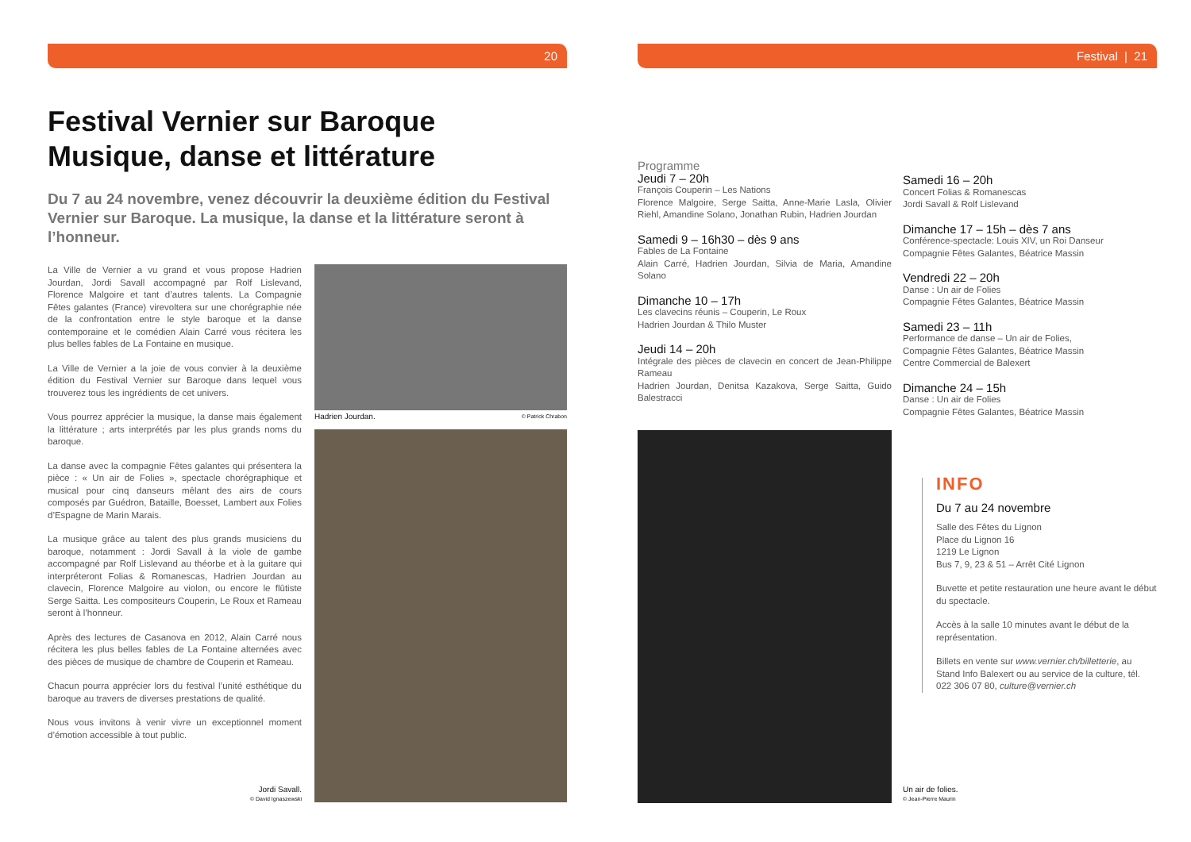20
Festival Vernier sur Baroque
Musique, danse et littérature
Du 7 au 24 novembre, venez découvrir la deuxième édition du Festival Vernier sur Baroque. La musique, la danse et la littérature seront à l’honneur.
La Ville de Vernier a vu grand et vous propose Hadrien Jourdan, Jordi Savall accompagné par Rolf Lislevand, Florence Malgoire et tant d’autres talents. La Compagnie Fêtes galantes (France) virevoltera sur une chorégraphie née de la confrontation entre le style baroque et la danse contemporaine et le comédien Alain Carré vous récitera les plus belles fables de La Fontaine en musique.
La Ville de Vernier a la joie de vous convier à la deuxième édition du Festival Vernier sur Baroque dans lequel vous trouverez tous les ingrédients de cet univers.
Vous pourrez apprécier la musique, la danse mais également la littérature ; arts interprétés par les plus grands noms du baroque.
La danse avec la compagnie Fêtes galantes qui présentera la pièce : « Un air de Folies », spectacle chorégraphique et musical pour cinq danseurs mêlant des airs de cours composés par Guédron, Bataille, Boesset, Lambert aux Folies d’Espagne de Marin Marais.
La musique grâce au talent des plus grands musiciens du baroque, notamment : Jordi Savall à la viole de gambe accompagné par Rolf Lislevand au théorbe et à la guitare qui interpréteront Folias & Romanescas, Hadrien Jourdan au clavecin, Florence Malgoire au violon, ou encore le flûtiste Serge Saitta. Les compositeurs Couperin, Le Roux et Rameau seront à l’honneur.
Après des lectures de Casanova en 2012, Alain Carré nous récitera les plus belles fables de La Fontaine alternées avec des pièces de musique de chambre de Couperin et Rameau.
Chacun pourra apprécier lors du festival l’unité esthétique du baroque au travers de diverses prestations de qualité.
Nous vous invitons à venir vivre un exceptionnel moment d’émotion accessible à tout public.
Jordi Savall.
© David Ignaszewski
Hadrien Jourdan. © Patrick Chrabon
Festival | 21
Programme
Jeudi 7 – 20h
François Couperin – Les Nations
Florence Malgoire, Serge Saitta, Anne-Marie Lasla, Olivier Riehl, Amandine Solano, Jonathan Rubin, Hadrien Jourdan
Samedi 9 – 16h30 – dès 9 ans
Fables de La Fontaine
Alain Carré, Hadrien Jourdan, Silvia de Maria, Amandine Solano
Dimanche 10 – 17h
Les clavecins réunis – Couperin, Le Roux
Hadrien Jourdan & Thilo Muster
Jeudi 14 – 20h
Intégrale des pièces de clavecin en concert de Jean-Philippe Rameau
Hadrien Jourdan, Denitsa Kazakova, Serge Saitta, Guido Balestracci
Samedi 16 – 20h
Concert Folias & Romanescas
Jordi Savall & Rolf Lislevand
Dimanche 17 – 15h – dès 7 ans
Conférence-spectacle: Louis XIV, un Roi Danseur
Compagnie Fêtes Galantes, Béatrice Massin
Vendredi 22 – 20h
Danse : Un air de Folies
Compagnie Fêtes Galantes, Béatrice Massin
Samedi 23 – 11h
Performance de danse – Un air de Folies,
Compagnie Fêtes Galantes, Béatrice Massin
Centre Commercial de Balexert
Dimanche 24 – 15h
Danse : Un air de Folies
Compagnie Fêtes Galantes, Béatrice Massin
INFO
Du 7 au 24 novembre
Salle des Fêtes du Lignon
Place du Lignon 16
1219 Le Lignon
Bus 7, 9, 23 & 51 – Arrêt Cité Lignon
Buvette et petite restauration une heure avant le début du spectacle.
Accès à la salle 10 minutes avant le début de la représentation.
Billets en vente sur www.vernier.ch/billetterie, au Stand Info Balexert ou au service de la culture, tél. 022 306 07 80, culture@vernier.ch
Un air de folies.
© Jean-Pierre Maurin